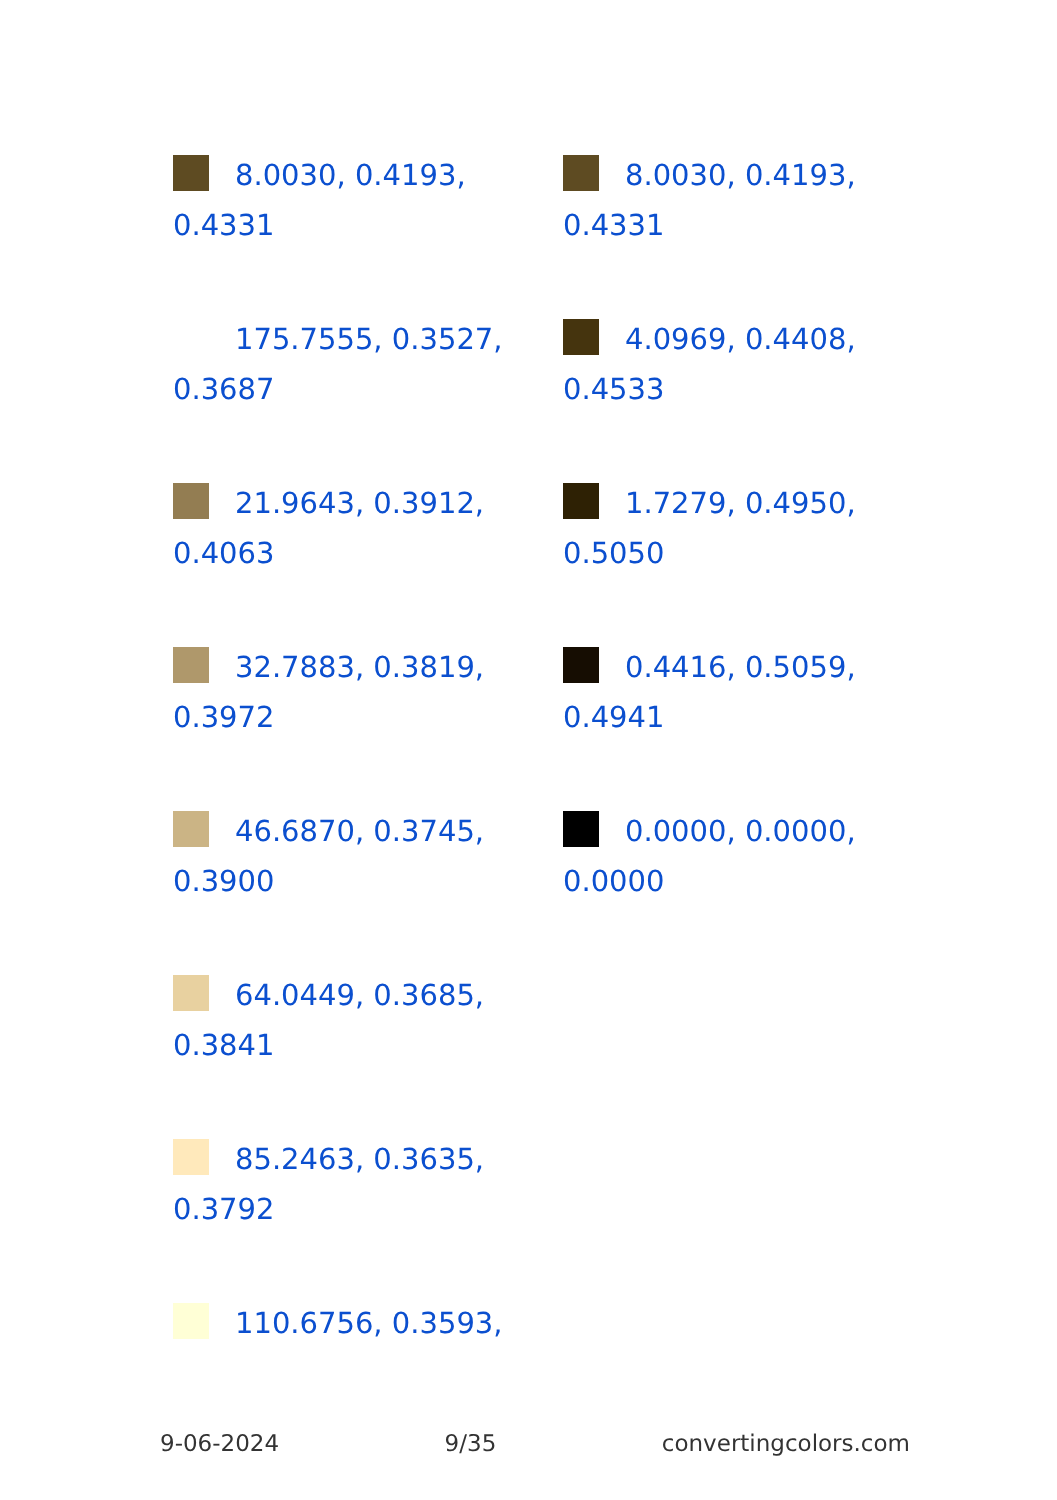8.0030, 0.4193,
0.4331
8.0030, 0.4193,
0.4331
175.7555, 0.3527,
0.3687
4.0969, 0.4408,
0.4533
21.9643, 0.3912,
0.4063
1.7279, 0.4950,
0.5050
32.7883, 0.3819,
0.3972
0.4416, 0.5059,
0.4941
46.6870, 0.3745,
0.3900
0.0000, 0.0000,
0.0000
64.0449, 0.3685,
0.3841
85.2463, 0.3635,
0.3792
110.6756, 0.3593,
9-06-2024 9/35 convertingcolors.com